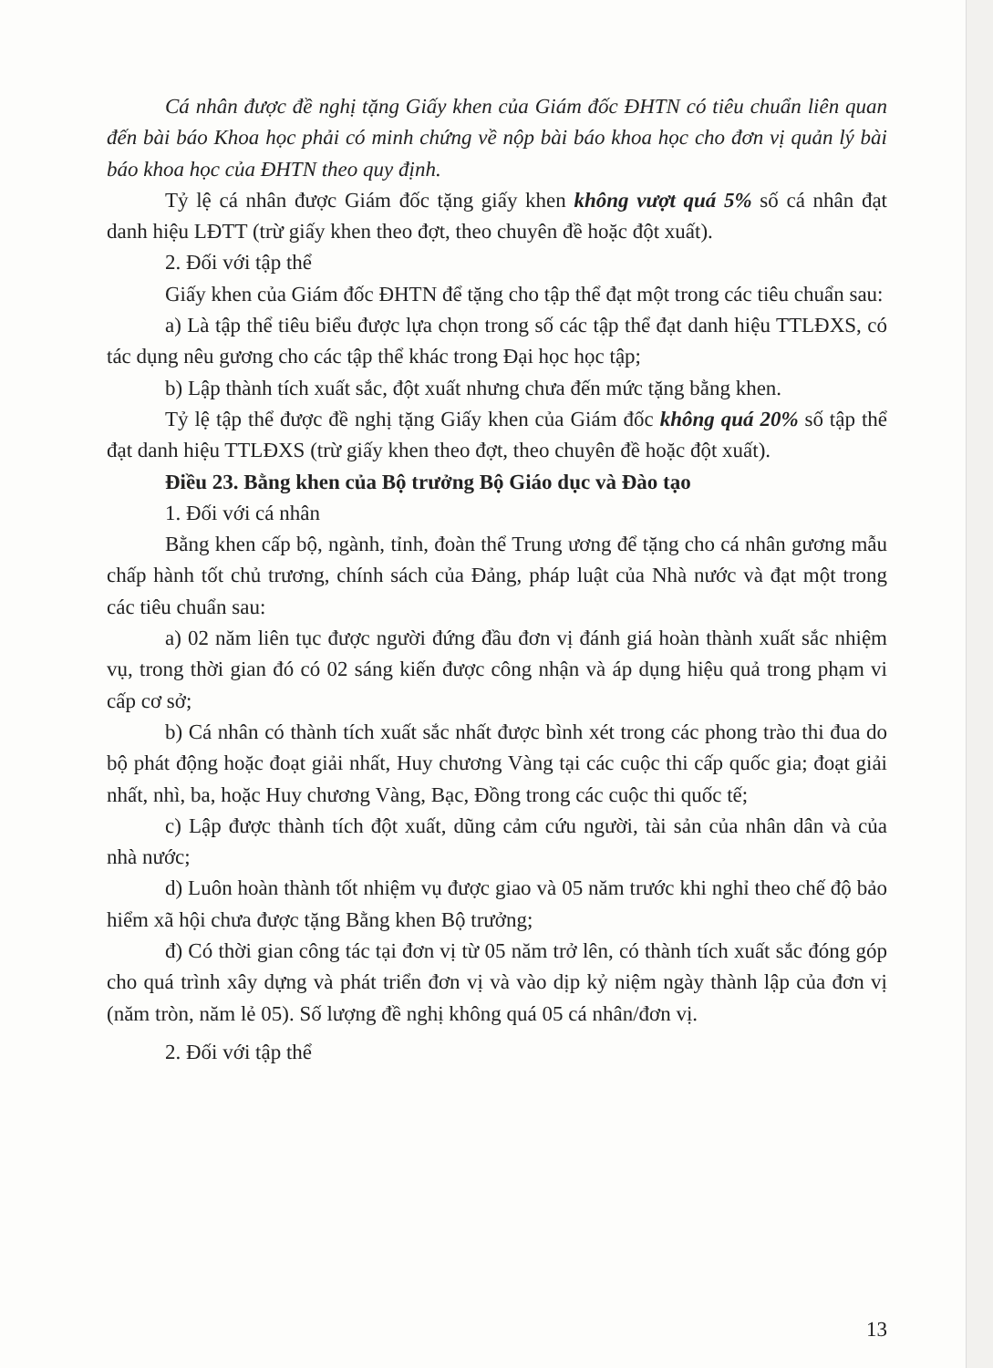Cá nhân được đề nghị tặng Giấy khen của Giám đốc ĐHTN có tiêu chuẩn liên quan đến bài báo Khoa học phải có minh chứng về nộp bài báo khoa học cho đơn vị quản lý bài báo khoa học của ĐHTN theo quy định.
Tỷ lệ cá nhân được Giám đốc tặng giấy khen không vượt quá 5% số cá nhân đạt danh hiệu LĐTT (trừ giấy khen theo đợt, theo chuyên đề hoặc đột xuất).
2. Đối với tập thể
Giấy khen của Giám đốc ĐHTN để tặng cho tập thể đạt một trong các tiêu chuẩn sau:
a) Là tập thể tiêu biểu được lựa chọn trong số các tập thể đạt danh hiệu TTLĐXS, có tác dụng nêu gương cho các tập thể khác trong Đại học học tập;
b) Lập thành tích xuất sắc, đột xuất nhưng chưa đến mức tặng bằng khen.
Tỷ lệ tập thể được đề nghị tặng Giấy khen của Giám đốc không quá 20% số tập thể đạt danh hiệu TTLĐXS (trừ giấy khen theo đợt, theo chuyên đề hoặc đột xuất).
Điều 23. Bằng khen của Bộ trưởng Bộ Giáo dục và Đào tạo
1. Đối với cá nhân
Bằng khen cấp bộ, ngành, tỉnh, đoàn thể Trung ương để tặng cho cá nhân gương mẫu chấp hành tốt chủ trương, chính sách của Đảng, pháp luật của Nhà nước và đạt một trong các tiêu chuẩn sau:
a) 02 năm liên tục được người đứng đầu đơn vị đánh giá hoàn thành xuất sắc nhiệm vụ, trong thời gian đó có 02 sáng kiến được công nhận và áp dụng hiệu quả trong phạm vi cấp cơ sở;
b) Cá nhân có thành tích xuất sắc nhất được bình xét trong các phong trào thi đua do bộ phát động hoặc đoạt giải nhất, Huy chương Vàng tại các cuộc thi cấp quốc gia; đoạt giải nhất, nhì, ba, hoặc Huy chương Vàng, Bạc, Đồng trong các cuộc thi quốc tế;
c) Lập được thành tích đột xuất, dũng cảm cứu người, tài sản của nhân dân và của nhà nước;
d) Luôn hoàn thành tốt nhiệm vụ được giao và 05 năm trước khi nghỉ theo chế độ bảo hiểm xã hội chưa được tặng Bằng khen Bộ trưởng;
đ) Có thời gian công tác tại đơn vị từ 05 năm trở lên, có thành tích xuất sắc đóng góp cho quá trình xây dựng và phát triển đơn vị và vào dịp kỷ niệm ngày thành lập của đơn vị (năm tròn, năm lẻ 05). Số lượng đề nghị không quá 05 cá nhân/đơn vị.
2. Đối với tập thể
13